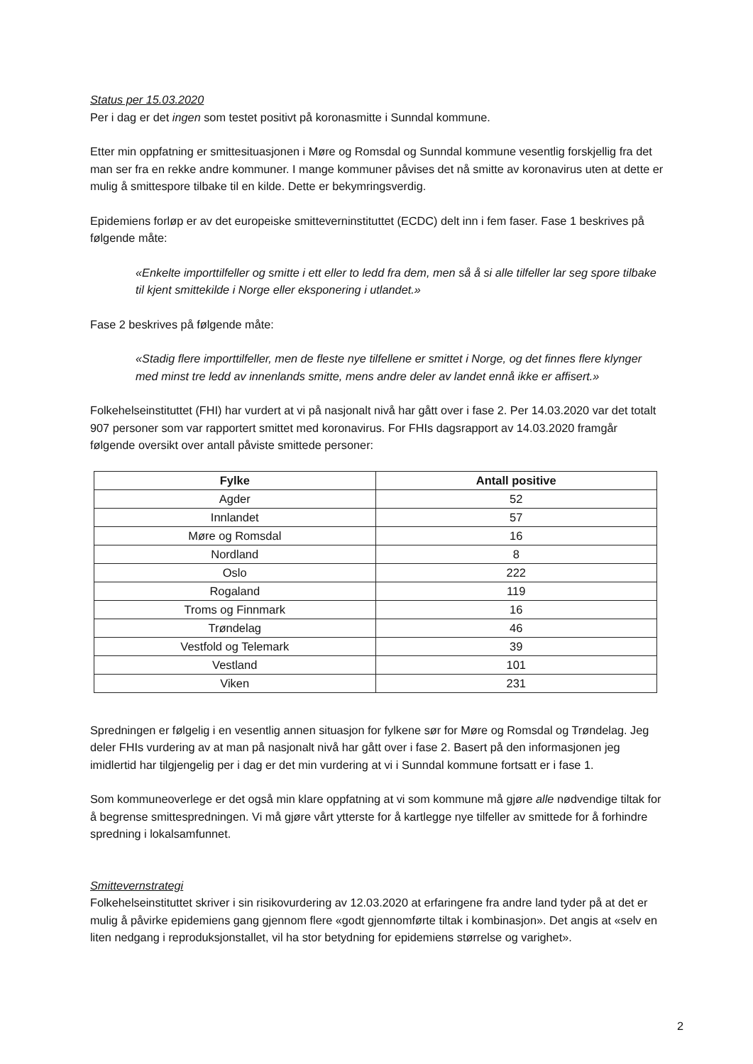Status per 15.03.2020
Per i dag er det ingen som testet positivt på koronasmitte i Sunndal kommune.
Etter min oppfatning er smittesituasjonen i Møre og Romsdal og Sunndal kommune vesentlig forskjellig fra det man ser fra en rekke andre kommuner. I mange kommuner påvises det nå smitte av koronavirus uten at dette er mulig å smittespore tilbake til en kilde. Dette er bekymringsverdig.
Epidemiens forløp er av det europeiske smitteverninstituttet (ECDC) delt inn i fem faser. Fase 1 beskrives på følgende måte:
«Enkelte importtilfeller og smitte i ett eller to ledd fra dem, men så å si alle tilfeller lar seg spore tilbake til kjent smittekilde i Norge eller eksponering i utlandet.»
Fase 2 beskrives på følgende måte:
«Stadig flere importtilfeller, men de fleste nye tilfellene er smittet i Norge, og det finnes flere klynger med minst tre ledd av innenlands smitte, mens andre deler av landet ennå ikke er affisert.»
Folkehelseinstituttet (FHI) har vurdert at vi på nasjonalt nivå har gått over i fase 2. Per 14.03.2020 var det totalt 907 personer som var rapportert smittet med koronavirus. For FHIs dagsrapport av 14.03.2020 framgår følgende oversikt over antall påviste smittede personer:
| Fylke | Antall positive |
| --- | --- |
| Agder | 52 |
| Innlandet | 57 |
| Møre og Romsdal | 16 |
| Nordland | 8 |
| Oslo | 222 |
| Rogaland | 119 |
| Troms og Finnmark | 16 |
| Trøndelag | 46 |
| Vestfold og Telemark | 39 |
| Vestland | 101 |
| Viken | 231 |
Spredningen er følgelig i en vesentlig annen situasjon for fylkene sør for Møre og Romsdal og Trøndelag. Jeg deler FHIs vurdering av at man på nasjonalt nivå har gått over i fase 2. Basert på den informasjonen jeg imidlertid har tilgjengelig per i dag er det min vurdering at vi i Sunndal kommune fortsatt er i fase 1.
Som kommuneoverlege er det også min klare oppfatning at vi som kommune må gjøre alle nødvendige tiltak for å begrense smittespredningen. Vi må gjøre vårt ytterste for å kartlegge nye tilfeller av smittede for å forhindre spredning i lokalsamfunnet.
Smittevernstrategi
Folkehelseinstituttet skriver i sin risikovurdering av 12.03.2020 at erfaringene fra andre land tyder på at det er mulig å påvirke epidemiens gang gjennom flere «godt gjennomførte tiltak i kombinasjon». Det angis at «selv en liten nedgang i reproduksjonstallet, vil ha stor betydning for epidemiens størrelse og varighet».
2